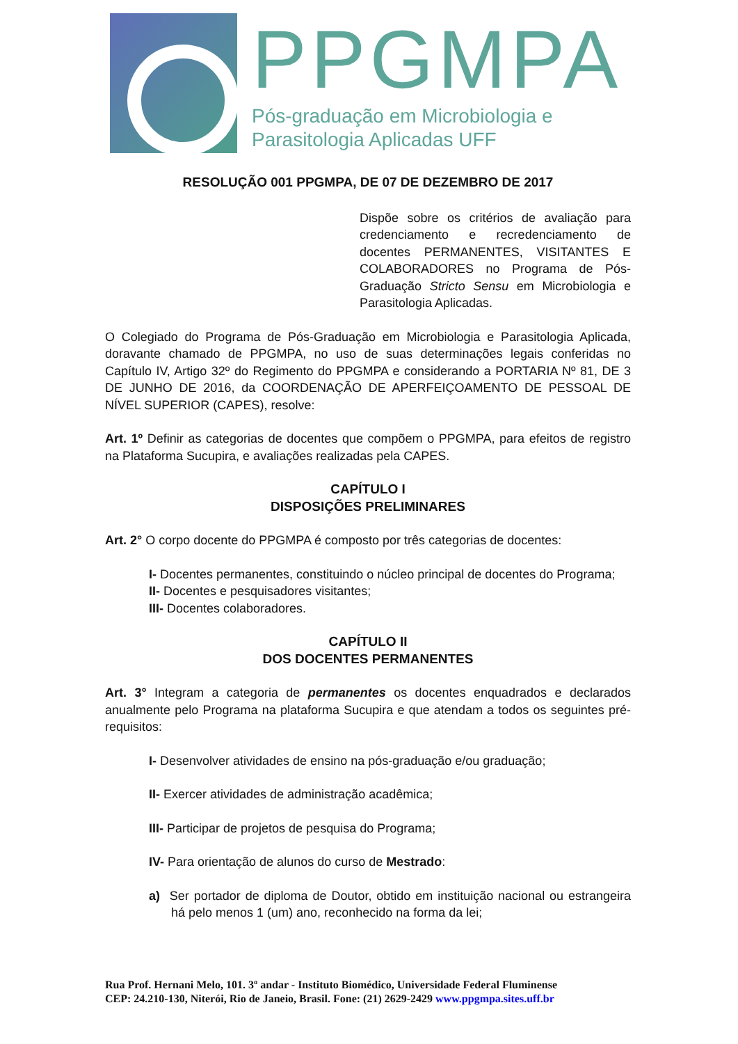PPGMPA
Pós-graduação em Microbiologia e
Parasitologia Aplicadas UFF
RESOLUÇÃO 001 PPGMPA, DE 07 DE DEZEMBRO DE 2017
Dispõe sobre os critérios de avaliação para credenciamento e recredenciamento de docentes PERMANENTES, VISITANTES E COLABORADORES no Programa de Pós-Graduação Stricto Sensu em Microbiologia e Parasitologia Aplicadas.
O Colegiado do Programa de Pós-Graduação em Microbiologia e Parasitologia Aplicada, doravante chamado de PPGMPA, no uso de suas determinações legais conferidas no Capítulo IV, Artigo 32º do Regimento do PPGMPA e considerando a PORTARIA Nº 81, DE 3 DE JUNHO DE 2016, da COORDENAÇÃO DE APERFEIÇOAMENTO DE PESSOAL DE NÍVEL SUPERIOR (CAPES), resolve:
Art. 1º Definir as categorias de docentes que compõem o PPGMPA, para efeitos de registro na Plataforma Sucupira, e avaliações realizadas pela CAPES.
CAPÍTULO I
DISPOSIÇÕES PRELIMINARES
Art. 2° O corpo docente do PPGMPA é composto por três categorias de docentes:
I- Docentes permanentes, constituindo o núcleo principal de docentes do Programa;
II- Docentes e pesquisadores visitantes;
III- Docentes colaboradores.
CAPÍTULO II
DOS DOCENTES PERMANENTES
Art. 3° Integram a categoria de permanentes os docentes enquadrados e declarados anualmente pelo Programa na plataforma Sucupira e que atendam a todos os seguintes pré-requisitos:
I- Desenvolver atividades de ensino na pós-graduação e/ou graduação;
II- Exercer atividades de administração acadêmica;
III- Participar de projetos de pesquisa do Programa;
IV- Para orientação de alunos do curso de Mestrado:
a) Ser portador de diploma de Doutor, obtido em instituição nacional ou estrangeira há pelo menos 1 (um) ano, reconhecido na forma da lei;
Rua Prof. Hernani Melo, 101. 3º andar - Instituto Biomédico, Universidade Federal Fluminense
CEP: 24.210-130, Niterói, Rio de Janeio, Brasil. Fone: (21) 2629-2429 www.ppgmpa.sites.uff.br